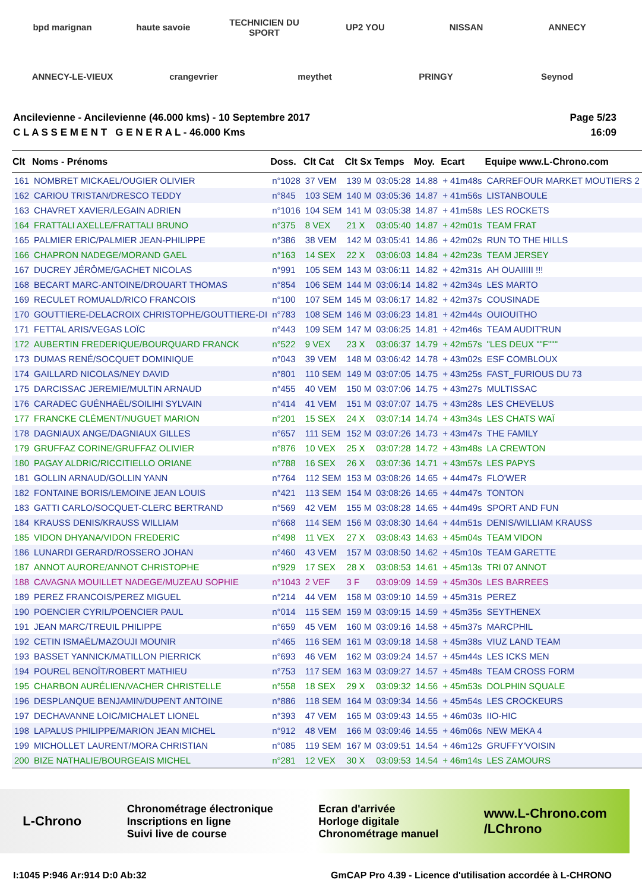bpd marignan haute savoie TECHNICIEN DU SPORT UP2 YOU NISSAN ANNECY ANNECY-LE-VIEUX crangevrier meythet PRINGY Seynod
Ancilevienne - Ancilevienne (46.000 kms) - 10 Septembre 2017
C L A S S E M E N T G E N E R A L - 46.000 Kms
Page 5/23
16:09
| Clt | Noms - Prénoms | Doss. | Clt Cat | Clt Sx | Temps | Moy. | Ecart | Equipe www.L-Chrono.com |
| --- | --- | --- | --- | --- | --- | --- | --- | --- |
| 161 | NOMBRET MICKAEL/OUGIER OLIVIER | n°1028 | 37 VEM | 139 M | 03:05:28 | 14.88 | + 41m48s | CARREFOUR MARKET MOUTIERS 2 |
| 162 | CARIOU TRISTAN/DRESCO TEDDY | n°845 | 103 SEM | 140 M | 03:05:36 | 14.87 | + 41m56s | LISTANBOULE |
| 163 | CHAVRET XAVIER/LEGAIN ADRIEN | n°1016 | 104 SEM | 141 M | 03:05:38 | 14.87 | + 41m58s | LES ROCKETS |
| 164 | FRATTALI AXELLE/FRATTALI BRUNO | n°375 | 8 VEX | 21 X | 03:05:40 | 14.87 | + 42m01s | TEAM FRAT |
| 165 | PALMIER ERIC/PALMIER JEAN-PHILIPPE | n°386 | 38 VEM | 142 M | 03:05:41 | 14.86 | + 42m02s | RUN TO THE HILLS |
| 166 | CHAPRON NADEGE/MORAND GAEL | n°163 | 14 SEX | 22 X | 03:06:03 | 14.84 | + 42m23s | TEAM JERSEY |
| 167 | DUCREY JÉRÔME/GACHET NICOLAS | n°991 | 105 SEM | 143 M | 03:06:11 | 14.82 | + 42m31s | AH OUAIIIII !!! |
| 168 | BECART MARC-ANTOINE/DROUART THOMAS | n°854 | 106 SEM | 144 M | 03:06:14 | 14.82 | + 42m34s | LES MARTO |
| 169 | RECULET ROMUALD/RICO FRANCOIS | n°100 | 107 SEM | 145 M | 03:06:17 | 14.82 | + 42m37s | COUSINADE |
| 170 | GOUTTIERE-DELACROIX CHRISTOPHE/GOUTTIERE-DI | n°783 | 108 SEM | 146 M | 03:06:23 | 14.81 | + 42m44s | OUIOUITHO |
| 171 | FETTAL ARIS/VEGAS LOÏC | n°443 | 109 SEM | 147 M | 03:06:25 | 14.81 | + 42m46s | TEAM AUDIT'RUN |
| 172 | AUBERTIN FREDERIQUE/BOURQUARD FRANCK | n°522 | 9 VEX | 23 X | 03:06:37 | 14.79 | + 42m57s | "LES DEUX ""F""" |
| 173 | DUMAS RENÉ/SOCQUET DOMINIQUE | n°043 | 39 VEM | 148 M | 03:06:42 | 14.78 | + 43m02s | ESF COMBLOUX |
| 174 | GAILLARD NICOLAS/NEY DAVID | n°801 | 110 SEM | 149 M | 03:07:05 | 14.75 | + 43m25s | FAST_FURIOUS DU 73 |
| 175 | DARCISSAC JEREMIE/MULTIN ARNAUD | n°455 | 40 VEM | 150 M | 03:07:06 | 14.75 | + 43m27s | MULTISSAC |
| 176 | CARADEC GUÉNHAËL/SOILIHI SYLVAIN | n°414 | 41 VEM | 151 M | 03:07:07 | 14.75 | + 43m28s | LES CHEVELUS |
| 177 | FRANCKE CLÉMENT/NUGUET MARION | n°201 | 15 SEX | 24 X | 03:07:14 | 14.74 | + 43m34s | LES CHATS WAÏ |
| 178 | DAGNIAUX ANGE/DAGNIAUX GILLES | n°657 | 111 SEM | 152 M | 03:07:26 | 14.73 | + 43m47s | THE FAMILY |
| 179 | GRUFFAZ CORINE/GRUFFAZ OLIVIER | n°876 | 10 VEX | 25 X | 03:07:28 | 14.72 | + 43m48s | LA CREWTON |
| 180 | PAGAY ALDRIC/RICCITIELLO ORIANE | n°788 | 16 SEX | 26 X | 03:07:36 | 14.71 | + 43m57s | LES PAPYS |
| 181 | GOLLIN ARNAUD/GOLLIN YANN | n°764 | 112 SEM | 153 M | 03:08:26 | 14.65 | + 44m47s | FLO'WER |
| 182 | FONTAINE BORIS/LEMOINE JEAN LOUIS | n°421 | 113 SEM | 154 M | 03:08:26 | 14.65 | + 44m47s | TONTON |
| 183 | GATTI CARLO/SOCQUET-CLERC BERTRAND | n°569 | 42 VEM | 155 M | 03:08:28 | 14.65 | + 44m49s | SPORT AND FUN |
| 184 | KRAUSS DENIS/KRAUSS WILLIAM | n°668 | 114 SEM | 156 M | 03:08:30 | 14.64 | + 44m51s | DENIS/WILLIAM KRAUSS |
| 185 | VIDON DHYANA/VIDON FREDERIC | n°498 | 11 VEX | 27 X | 03:08:43 | 14.63 | + 45m04s | TEAM VIDON |
| 186 | LUNARDI GERARD/ROSSERO JOHAN | n°460 | 43 VEM | 157 M | 03:08:50 | 14.62 | + 45m10s | TEAM GARETTE |
| 187 | ANNOT AURORE/ANNOT CHRISTOPHE | n°929 | 17 SEX | 28 X | 03:08:53 | 14.61 | + 45m13s | TRI 07 ANNOT |
| 188 | CAVAGNA MOUILLET NADEGE/MUZEAU SOPHIE | n°1043 | 2 VEF | 3 F | 03:09:09 | 14.59 | + 45m30s | LES BARREES |
| 189 | PEREZ FRANCOIS/PEREZ MIGUEL | n°214 | 44 VEM | 158 M | 03:09:10 | 14.59 | + 45m31s | PEREZ |
| 190 | POENCIER CYRIL/POENCIER PAUL | n°014 | 115 SEM | 159 M | 03:09:15 | 14.59 | + 45m35s | SEYTHENEX |
| 191 | JEAN MARC/TREUIL PHILIPPE | n°659 | 45 VEM | 160 M | 03:09:16 | 14.58 | + 45m37s | MARCPHIL |
| 192 | CETIN ISMAËL/MAZOUJI MOUNIR | n°465 | 116 SEM | 161 M | 03:09:18 | 14.58 | + 45m38s | VIUZ LAND TEAM |
| 193 | BASSET YANNICK/MATILLON PIERRICK | n°693 | 46 VEM | 162 M | 03:09:24 | 14.57 | + 45m44s | LES ICKS MEN |
| 194 | POUREL BENOÎT/ROBERT MATHIEU | n°753 | 117 SEM | 163 M | 03:09:27 | 14.57 | + 45m48s | TEAM CROSS FORM |
| 195 | CHARBON AURÉLIEN/VACHER CHRISTELLE | n°558 | 18 SEX | 29 X | 03:09:32 | 14.56 | + 45m53s | DOLPHIN SQUALE |
| 196 | DESPLANQUE BENJAMIN/DUPENT ANTOINE | n°886 | 118 SEM | 164 M | 03:09:34 | 14.56 | + 45m54s | LES CROCKEURS |
| 197 | DECHAVANNE LOIC/MICHALET LIONEL | n°393 | 47 VEM | 165 M | 03:09:43 | 14.55 | + 46m03s | IIO-HIC |
| 198 | LAPALUS PHILIPPE/MARION JEAN MICHEL | n°912 | 48 VEM | 166 M | 03:09:46 | 14.55 | + 46m06s | NEW MEKA 4 |
| 199 | MICHOLLET LAURENT/MORA CHRISTIAN | n°085 | 119 SEM | 167 M | 03:09:51 | 14.54 | + 46m12s | GRUFFY'VOISIN |
| 200 | BIZE NATHALIE/BOURGEAIS MICHEL | n°281 | 12 VEX | 30 X | 03:09:53 | 14.54 | + 46m14s | LES ZAMOURS |
L-Chrono Chronométrage électronique
Inscriptions en ligne
Suivi live de course Ecran d'arrivée
Horloge digitale
Chronométrage manuel www.L-Chrono.com
/LChrono
I:1045 P:946 Ar:914 D:0 Ab:32 GmCAP Pro 4.39 - Licence d'utilisation accordée à L-CHRONO